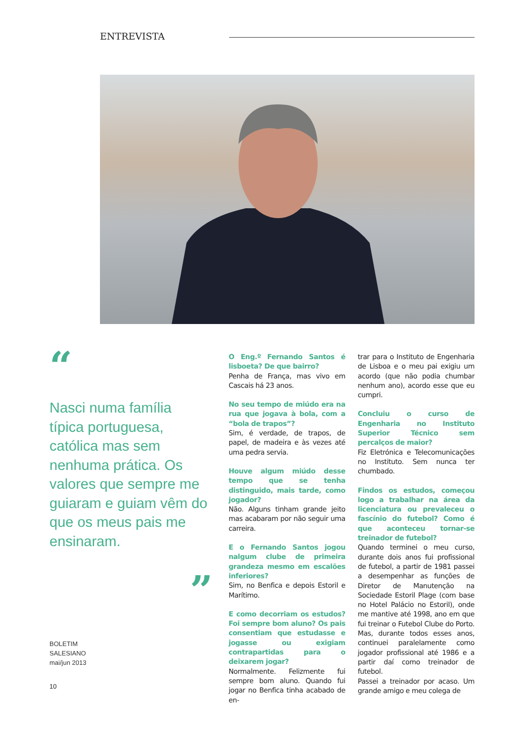ENTREVISTA
“
Nasci numa família típica portuguesa, católica mas sem nenhuma prática. Os valores que sempre me guiaram e guiam vêm do que os meus pais me ensinaram.
”
BOLETIM
SALESIANO
mai/jun 2013
10
O Eng.º Fernando Santos é lisboeta? De que bairro?
Penha de França, mas vivo em Cascais há 23 anos.
No seu tempo de miúdo era na rua que jogava à bola, com a “bola de trapos”?
Sim, é verdade, de trapos, de papel, de madeira e às vezes até uma pedra servia.
Houve algum miúdo desse tempo que se tenha distinguido, mais tarde, como jogador?
Não. Alguns tinham grande jeito mas acabaram por não seguir uma carreira.
E o Fernando Santos jogou nalgum clube de primeira grandeza mesmo em escalões inferiores?
Sim, no Benfica e depois Estoril e Marítimo.
E como decorriam os estudos? Foi sempre bom aluno? Os pais consentiam que estudasse e jogasse ou exigiam contrapartidas para o deixarem jogar?
Normalmente. Felizmente fui sempre bom aluno. Quando fui jogar no Benfica tinha acabado de en-
trar para o Instituto de Engenharia de Lisboa e o meu pai exigiu um acordo (que não podia chumbar nenhum ano), acordo esse que eu cumpri.
Concluiu o curso de Engenharia no Instituto Superior Técnico sem percalços de maior?
Fiz Eletrónica e Telecomunicações no Instituto. Sem nunca ter chumbado.
Findos os estudos, começou logo a trabalhar na área da licenciatura ou prevaleceu o fascínio do futebol? Como é que aconteceu tornar-se treinador de futebol?
Quando terminei o meu curso, durante dois anos fui profissional de futebol, a partir de 1981 passei a desempenhar as funções de Diretor de Manutenção na Sociedade Estoril Plage (com base no Hotel Palácio no Estoril), onde me mantive até 1998, ano em que fui treinar o Futebol Clube do Porto. Mas, durante todos esses anos, continuei paralelamente como jogador profissional até 1986 e a partir daí como treinador de futebol.
Passei a treinador por acaso. Um grande amigo e meu colega de